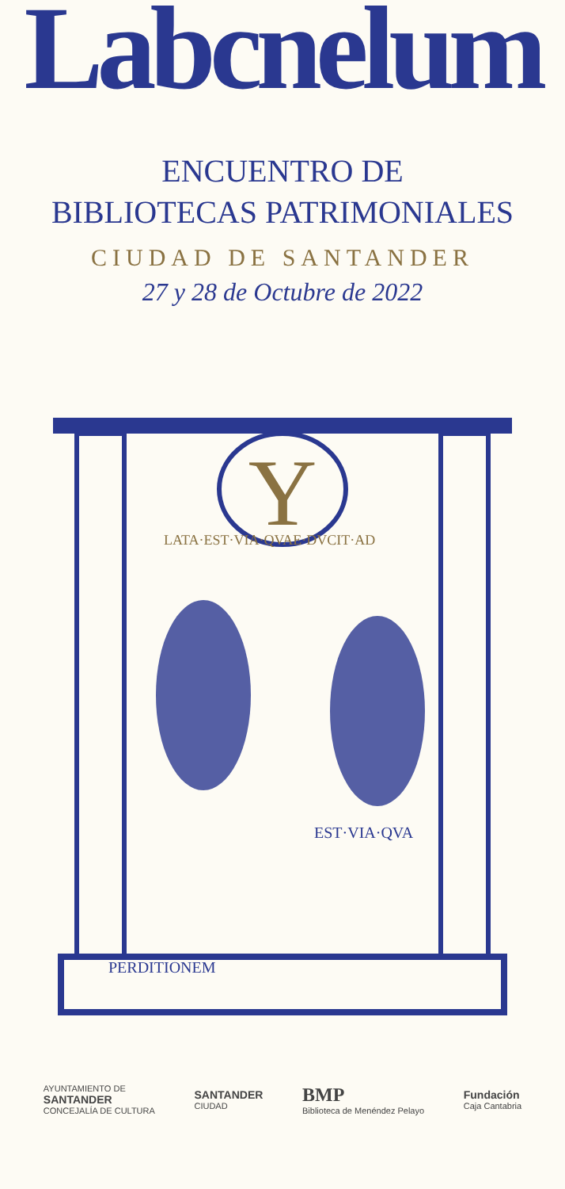Labcnelum
ENCUENTRO DE
BIBLIOTECAS PATRIMONIALES
CIUDAD DE SANTANDER
27 y 28 de Octubre de 2022
Y
LATA·EST·VIA·QVAE·DVCIT·AD
PERDITIONEM
EST·VIA·QVA
AYUNTAMIENTO DE
SANTANDER
CONCEJALÍA DE CULTURA
SANTANDER
CIUDAD
BMP
Biblioteca de Menéndez Pelayo
Fundación
Caja Cantabria